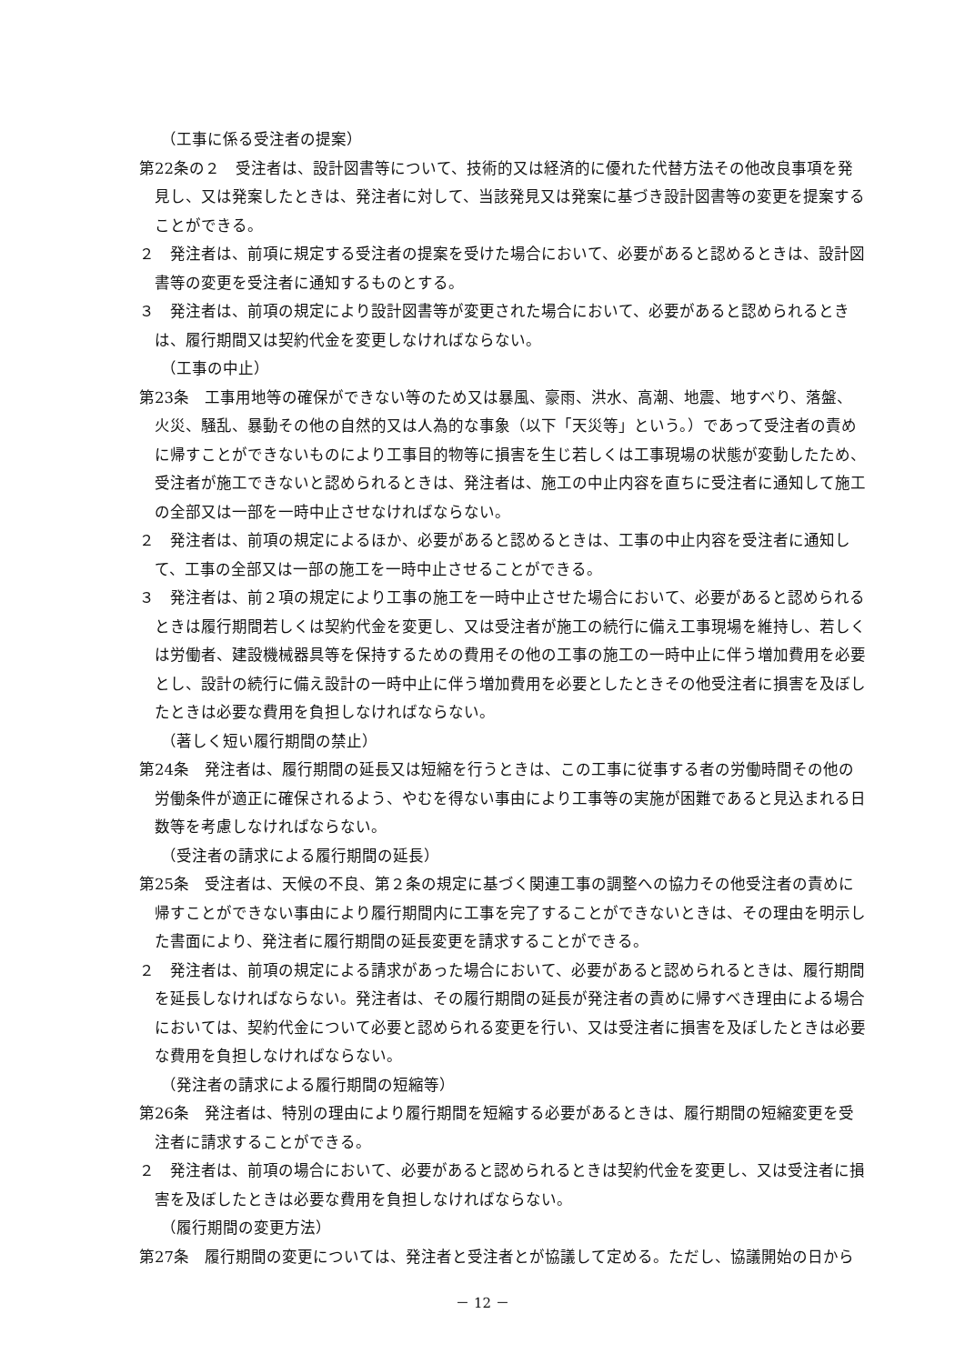（工事に係る受注者の提案）
第22条の２　受注者は、設計図書等について、技術的又は経済的に優れた代替方法その他改良事項を発見し、又は発案したときは、発注者に対して、当該発見又は発案に基づき設計図書等の変更を提案することができる。
２　発注者は、前項に規定する受注者の提案を受けた場合において、必要があると認めるときは、設計図書等の変更を受注者に通知するものとする。
３　発注者は、前項の規定により設計図書等が変更された場合において、必要があると認められるときは、履行期間又は契約代金を変更しなければならない。
（工事の中止）
第23条　工事用地等の確保ができない等のため又は暴風、豪雨、洪水、高潮、地震、地すべり、落盤、火災、騒乱、暴動その他の自然的又は人為的な事象（以下「天災等」という。）であって受注者の責めに帰すことができないものにより工事目的物等に損害を生じ若しくは工事現場の状態が変動したため、受注者が施工できないと認められるときは、発注者は、施工の中止内容を直ちに受注者に通知して施工の全部又は一部を一時中止させなければならない。
２　発注者は、前項の規定によるほか、必要があると認めるときは、工事の中止内容を受注者に通知して、工事の全部又は一部の施工を一時中止させることができる。
３　発注者は、前２項の規定により工事の施工を一時中止させた場合において、必要があると認められるときは履行期間若しくは契約代金を変更し、又は受注者が施工の続行に備え工事現場を維持し、若しくは労働者、建設機械器具等を保持するための費用その他の工事の施工の一時中止に伴う増加費用を必要とし、設計の続行に備え設計の一時中止に伴う増加費用を必要としたときその他受注者に損害を及ぼしたときは必要な費用を負担しなければならない。
（著しく短い履行期間の禁止）
第24条　発注者は、履行期間の延長又は短縮を行うときは、この工事に従事する者の労働時間その他の労働条件が適正に確保されるよう、やむを得ない事由により工事等の実施が困難であると見込まれる日数等を考慮しなければならない。
（受注者の請求による履行期間の延長）
第25条　受注者は、天候の不良、第２条の規定に基づく関連工事の調整への協力その他受注者の責めに帰すことができない事由により履行期間内に工事を完了することができないときは、その理由を明示した書面により、発注者に履行期間の延長変更を請求することができる。
２　発注者は、前項の規定による請求があった場合において、必要があると認められるときは、履行期間を延長しなければならない。発注者は、その履行期間の延長が発注者の責めに帰すべき理由による場合においては、契約代金について必要と認められる変更を行い、又は受注者に損害を及ぼしたときは必要な費用を負担しなければならない。
（発注者の請求による履行期間の短縮等）
第26条　発注者は、特別の理由により履行期間を短縮する必要があるときは、履行期間の短縮変更を受注者に請求することができる。
２　発注者は、前項の場合において、必要があると認められるときは契約代金を変更し、又は受注者に損害を及ぼしたときは必要な費用を負担しなければならない。
（履行期間の変更方法）
第27条　履行期間の変更については、発注者と受注者とが協議して定める。ただし、協議開始の日から
－ 12 －